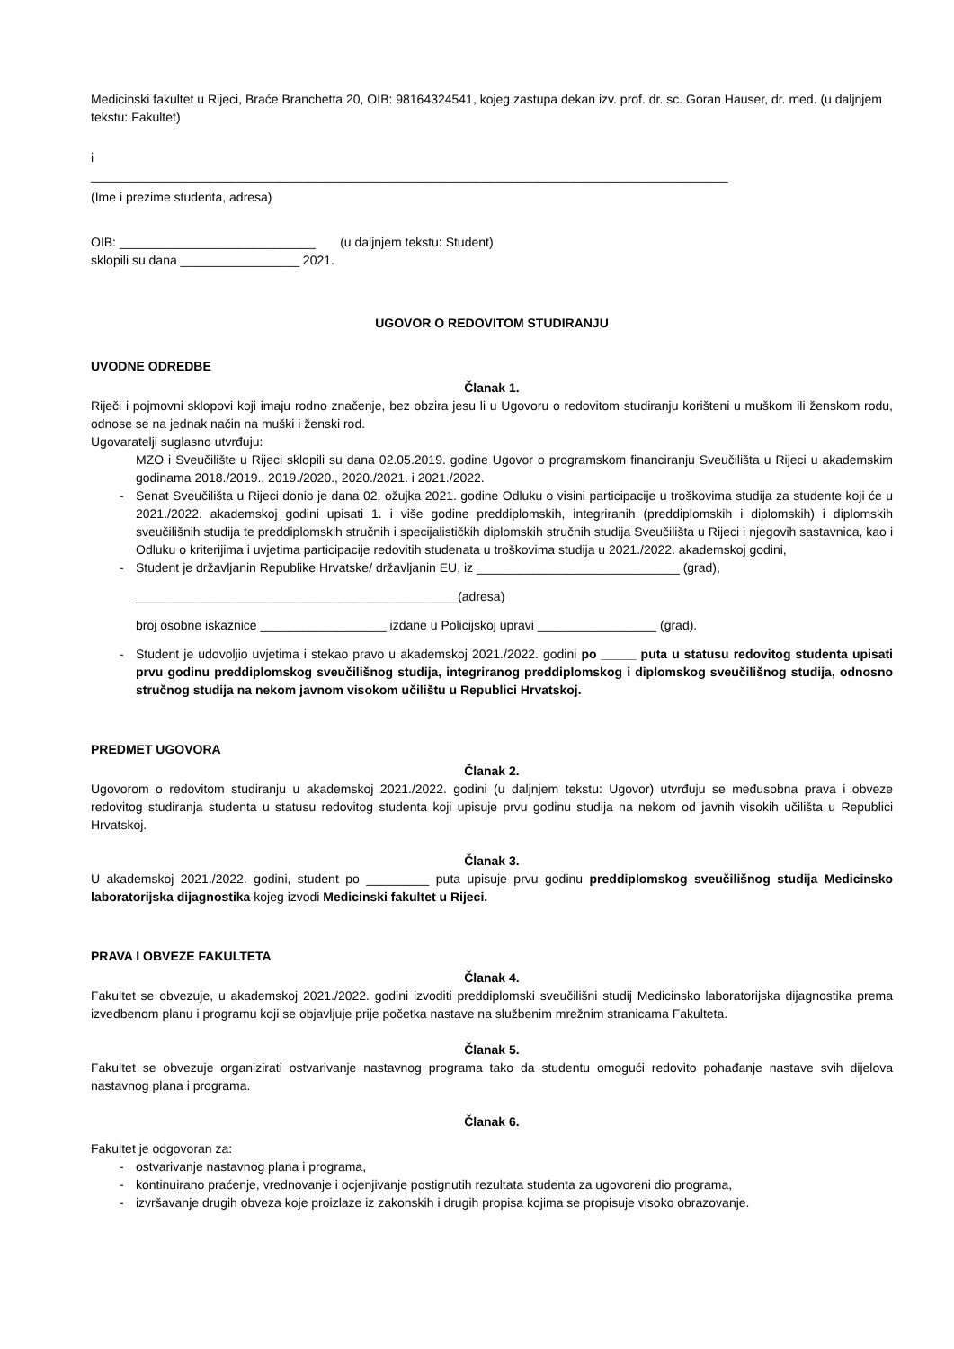Medicinski fakultet u Rijeci, Braće Branchetta 20, OIB: 98164324541, kojeg zastupa dekan izv. prof. dr. sc. Goran Hauser, dr. med. (u daljnjem tekstu: Fakultet)
i
___________________________________________________________________________________________
(Ime i prezime studenta, adresa)
OIB: ____________________________ (u daljnjem tekstu: Student)
sklopili su dana _________________ 2021.
UGOVOR O REDOVITOM STUDIRANJU
UVODNE ODREDBE
Članak 1.
Riječi i pojmovni sklopovi koji imaju rodno značenje, bez obzira jesu li u Ugovoru o redovitom studiranju korišteni u muškom ili ženskom rodu, odnose se na jednak način na muški i ženski rod.
Ugovaratelji suglasno utvrđuju:
MZO i Sveučilište u Rijeci sklopili su dana 02.05.2019. godine Ugovor o programskom financiranju Sveučilišta u Rijeci u akademskim godinama 2018./2019., 2019./2020., 2020./2021. i 2021./2022.
- Senat Sveučilišta u Rijeci donio je dana 02. ožujka 2021. godine Odluku o visini participacije u troškovima studija za studente koji će u 2021./2022. akademskoj godini upisati 1. i više godine preddiplomskih, integriranih (preddiplomskih i diplomskih) i diplomskih sveučilišnih studija te preddiplomskih stručnih i specijalističkih diplomskih stručnih studija Sveučilišta u Rijeci i njegovih sastavnica, kao i Odluku o kriterijima i uvjetima participacije redovitih studenata u troškovima studija u 2021./2022. akademskoj godini,
- Student je državljanin Republike Hrvatske/ državljanin EU, iz _____________________________ (grad),
______________________________________________(adresa)
broj osobne iskaznice __________________ izdane u Policijskoj upravi _________________ (grad).
- Student je udovoljio uvjetima i stekao pravo u akademskoj 2021./2022. godini po _____ puta u statusu redovitog studenta upisati prvu godinu preddiplomskog sveučilišnog studija, integriranog preddiplomskog i diplomskog sveučilišnog studija, odnosno stručnog studija na nekom javnom visokom učilištu u Republici Hrvatskoj.
PREDMET UGOVORA
Članak 2.
Ugovorom o redovitom studiranju u akademskoj 2021./2022. godini (u daljnjem tekstu: Ugovor) utvrđuju se međusobna prava i obveze redovitog studiranja studenta u statusu redovitog studenta koji upisuje prvu godinu studija na nekom od javnih visokih učilišta u Republici Hrvatskoj.
Članak 3.
U akademskoj 2021./2022. godini, student po _________ puta upisuje prvu godinu preddiplomskog sveučilišnog studija Medicinsko laboratorijska dijagnostika kojeg izvodi Medicinski fakultet u Rijeci.
PRAVA I OBVEZE FAKULTETA
Članak 4.
Fakultet se obvezuje, u akademskoj 2021./2022. godini izvoditi preddiplomski sveučilišni studij Medicinsko laboratorijska dijagnostika prema izvedbenom planu i programu koji se objavljuje prije početka nastave na službenim mrežnim stranicama Fakulteta.
Članak 5.
Fakultet se obvezuje organizirati ostvarivanje nastavnog programa tako da studentu omogući redovito pohađanje nastave svih dijelova nastavnog plana i programa.
Članak 6.
Fakultet je odgovoran za:
- ostvarivanje nastavnog plana i programa,
- kontinuirano praćenje, vrednovanje i ocjenjivanje postignutih rezultata studenta za ugovoreni dio programa,
- izvršavanje drugih obveza koje proizlaze iz zakonskih i drugih propisa kojima se propisuje visoko obrazovanje.